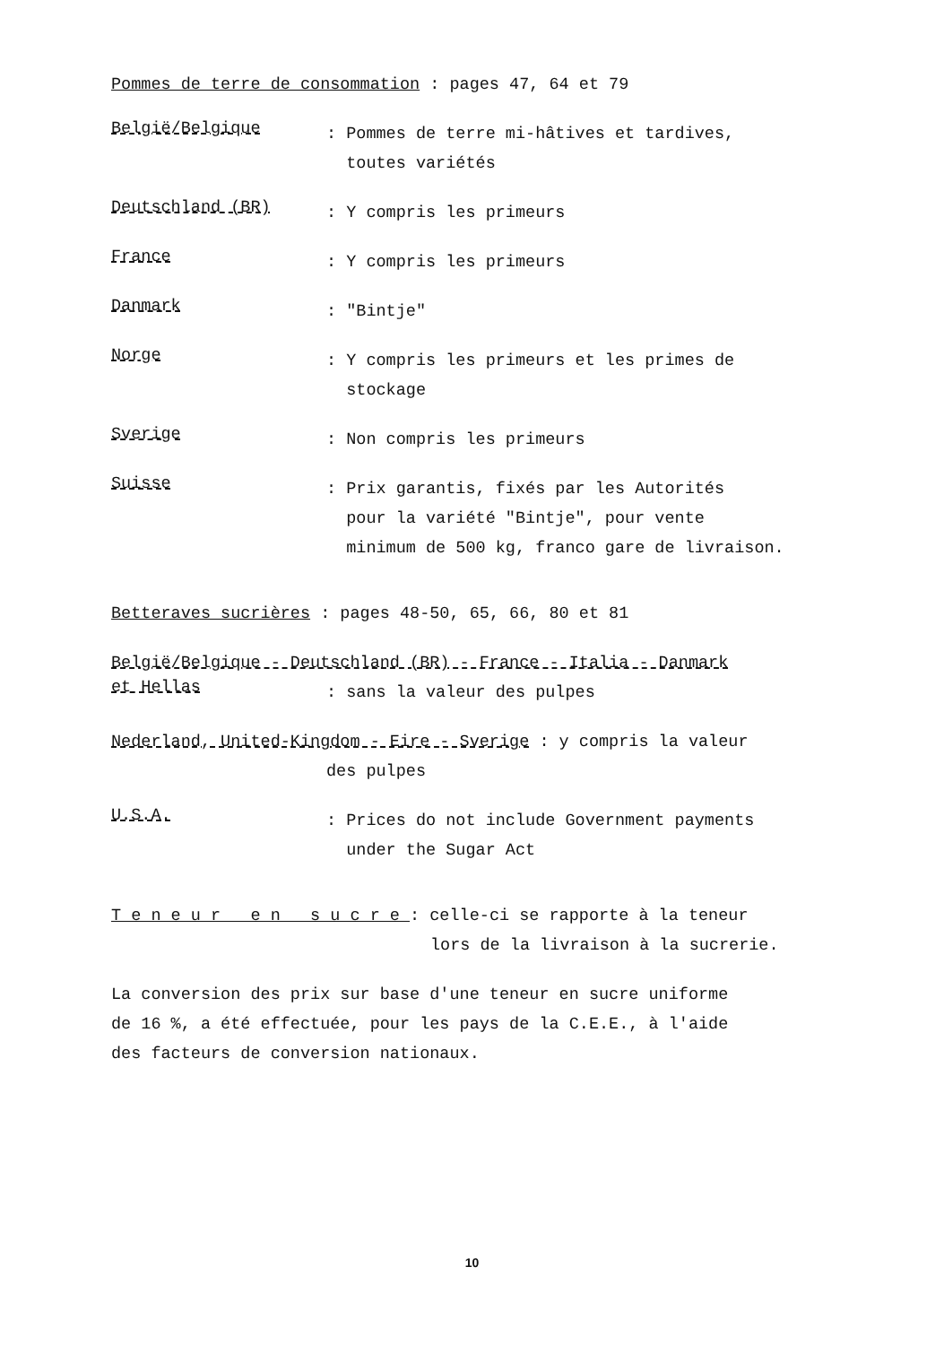Pommes de terre de consommation : pages 47, 64 et 79
België/Belgique
: Pommes de terre mi-hâtives et tardives,
toutes variétés
Deutschland (BR)
: Y compris les primeurs
France
: Y compris les primeurs
Danmark
: "Bintje"
Norge
: Y compris les primeurs et les primes de
stockage
Sverige
: Non compris les primeurs
Suisse
: Prix garantis, fixés par les Autorités
pour la variété "Bintje", pour vente
minimum de 500 kg, franco gare de livraison.
Betteraves sucrières : pages 48-50, 65, 66, 80 et 81
België/Belgique - Deutschland (BR) - France - Italia - Danmark
et Hellas
: sans la valeur des pulpes
Nederland, United-Kingdom - Eire - Sverige : y compris la valeur
des pulpes
U.S.A.
: Prices do not include Government payments
under the Sugar Act
T e n e u r e n s u c r e : celle-ci se rapporte à la teneur
lors de la livraison à la sucrerie.
La conversion des prix sur base d'une teneur en sucre uniforme
de 16 %, a été effectuée, pour les pays de la C.E.E., à l'aide
des facteurs de conversion nationaux.
10